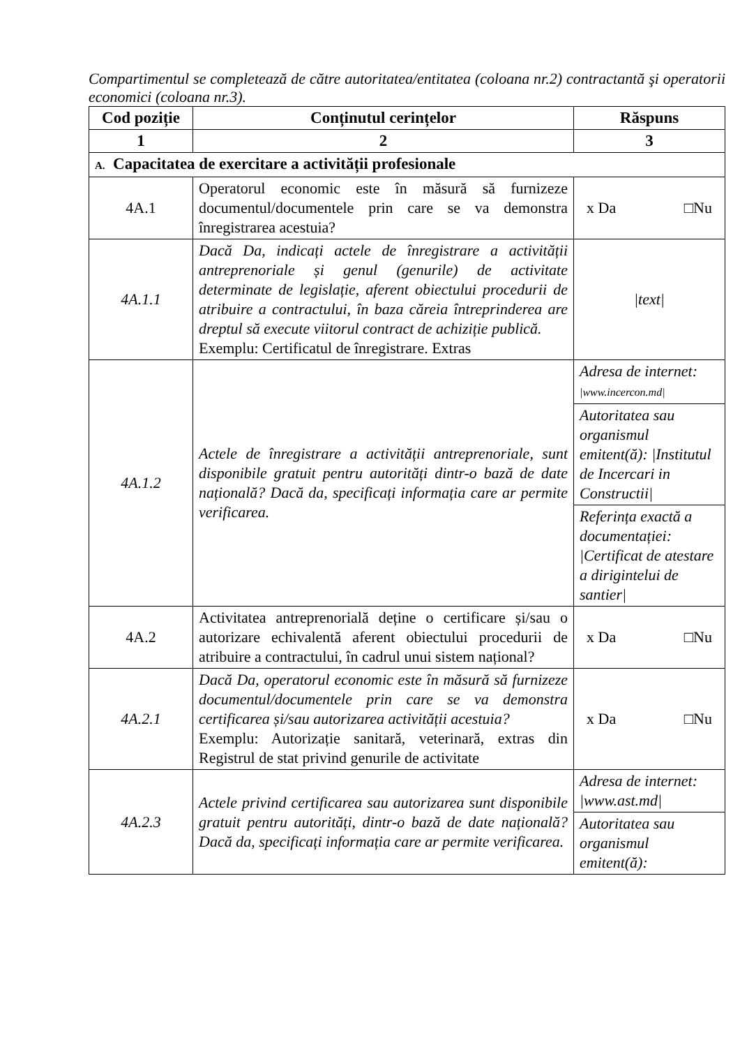Compartimentul se completează de către autoritatea/entitatea (coloana nr.2) contractantă şi operatorii economici (coloana nr.3).
| Cod poziție | Conținutul cerințelor | Răspuns |
| --- | --- | --- |
| 1 | 2 | 3 |
| A. Capacitatea de exercitare a activității profesionale | | |
| 4A.1 | Operatorul economic este în măsură să furnizeze documentul/documentele prin care se va demonstra înregistrarea acestuia? | x Da □Nu |
| 4A.1.1 | Dacă Da, indicați actele de înregistrare a activității antreprenoriale și genul (genurile) de activitate determinate de legislație, aferent obiectului procedurii de atribuire a contractului, în baza căreia întreprinderea are dreptul să execute viitorul contract de achiziție publică. Exemplu: Certificatul de înregistrare. Extras | /text/ |
| 4A.1.2 | Actele de înregistrare a activității antreprenoriale, sunt disponibile gratuit pentru autorități dintr-o bază de date națională? Dacă da, specificați informația care ar permite verificarea. | Adresa de internet: /www.incercon.md/ Autoritatea sau organismul emitent(ă): /Institutul de Incercari in Constructii/ Referința exactă a documentației: /Certificat de atestare a dirigintelui de santier/ |
| 4A.2 | Activitatea antreprenorială deține o certificare și/sau o autorizare echivalentă aferent obiectului procedurii de atribuire a contractului, în cadrul unui sistem național? | x Da □Nu |
| 4A.2.1 | Dacă Da, operatorul economic este în măsură să furnizeze documentul/documentele prin care se va demonstra certificarea și/sau autorizarea activității acestuia? Exemplu: Autorizație sanitară, veterinară, extras din Registrul de stat privind genurile de activitate | x Da □Nu |
| 4A.2.3 | Actele privind certificarea sau autorizarea sunt disponibile gratuit pentru autorități, dintr-o bază de date națională? Dacă da, specificați informația care ar permite verificarea. | Adresa de internet: /www.ast.md/ Autoritatea sau organismul emitent(ă): |